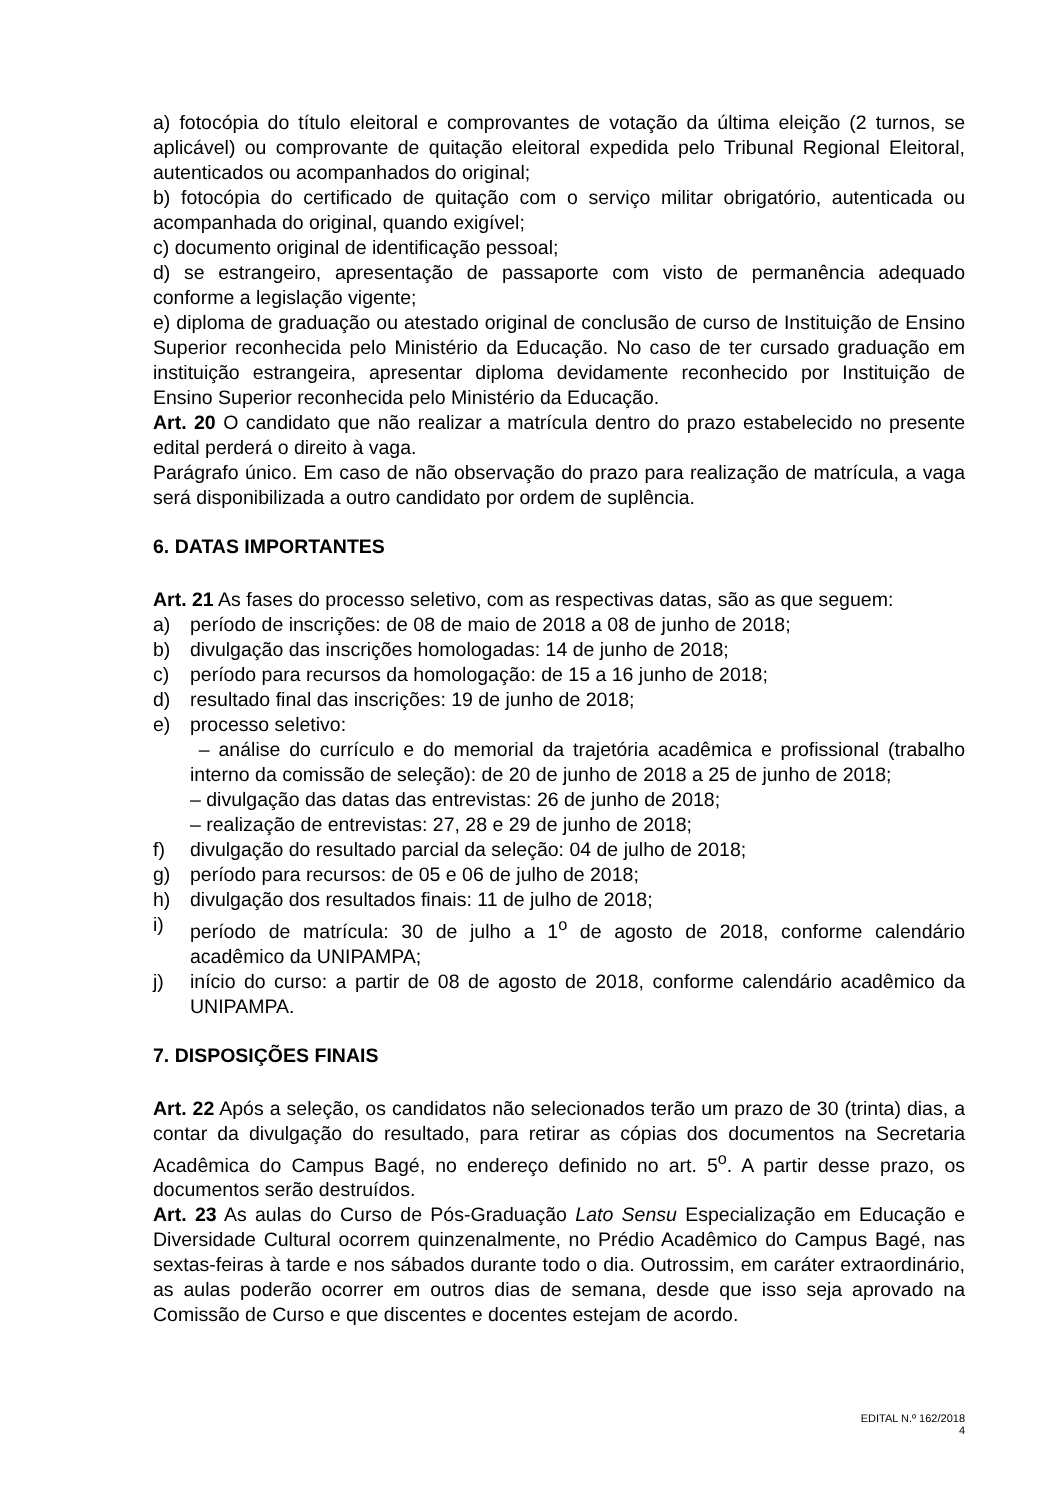a) fotocópia do título eleitoral e comprovantes de votação da última eleição (2 turnos, se aplicável) ou comprovante de quitação eleitoral expedida pelo Tribunal Regional Eleitoral, autenticados ou acompanhados do original;
b) fotocópia do certificado de quitação com o serviço militar obrigatório, autenticada ou acompanhada do original, quando exigível;
c) documento original de identificação pessoal;
d) se estrangeiro, apresentação de passaporte com visto de permanência adequado conforme a legislação vigente;
e) diploma de graduação ou atestado original de conclusão de curso de Instituição de Ensino Superior reconhecida pelo Ministério da Educação. No caso de ter cursado graduação em instituição estrangeira, apresentar diploma devidamente reconhecido por Instituição de Ensino Superior reconhecida pelo Ministério da Educação.
Art. 20 O candidato que não realizar a matrícula dentro do prazo estabelecido no presente edital perderá o direito à vaga.
Parágrafo único. Em caso de não observação do prazo para realização de matrícula, a vaga será disponibilizada a outro candidato por ordem de suplência.
6. DATAS IMPORTANTES
Art. 21 As fases do processo seletivo, com as respectivas datas, são as que seguem:
a) período de inscrições: de 08 de maio de 2018 a 08 de junho de 2018;
b) divulgação das inscrições homologadas: 14 de junho de 2018;
c) período para recursos da homologação: de 15 a 16 junho de 2018;
d) resultado final das inscrições: 19 de junho de 2018;
e) processo seletivo:
– análise do currículo e do memorial da trajetória acadêmica e profissional (trabalho interno da comissão de seleção): de 20 de junho de 2018 a 25 de junho de 2018;
– divulgação das datas das entrevistas: 26 de junho de 2018;
– realização de entrevistas: 27, 28 e 29 de junho de 2018;
f) divulgação do resultado parcial da seleção: 04 de julho de 2018;
g) período para recursos: de 05 e 06 de julho de 2018;
h) divulgação dos resultados finais: 11 de julho de 2018;
i) período de matrícula: 30 de julho a 1<sup>o</sup> de agosto de 2018, conforme calendário acadêmico da UNIPAMPA;
j) início do curso: a partir de 08 de agosto de 2018, conforme calendário acadêmico da UNIPAMPA.
7. DISPOSIÇÕES FINAIS
Art. 22 Após a seleção, os candidatos não selecionados terão um prazo de 30 (trinta) dias, a contar da divulgação do resultado, para retirar as cópias dos documentos na Secretaria Acadêmica do Campus Bagé, no endereço definido no art. 5<sup>o</sup>. A partir desse prazo, os documentos serão destruídos.
Art. 23 As aulas do Curso de Pós-Graduação Lato Sensu Especialização em Educação e Diversidade Cultural ocorrem quinzenalmente, no Prédio Acadêmico do Campus Bagé, nas sextas-feiras à tarde e nos sábados durante todo o dia. Outrossim, em caráter extraordinário, as aulas poderão ocorrer em outros dias de semana, desde que isso seja aprovado na Comissão de Curso e que discentes e docentes estejam de acordo.
EDITAL N.º 162/2018
4